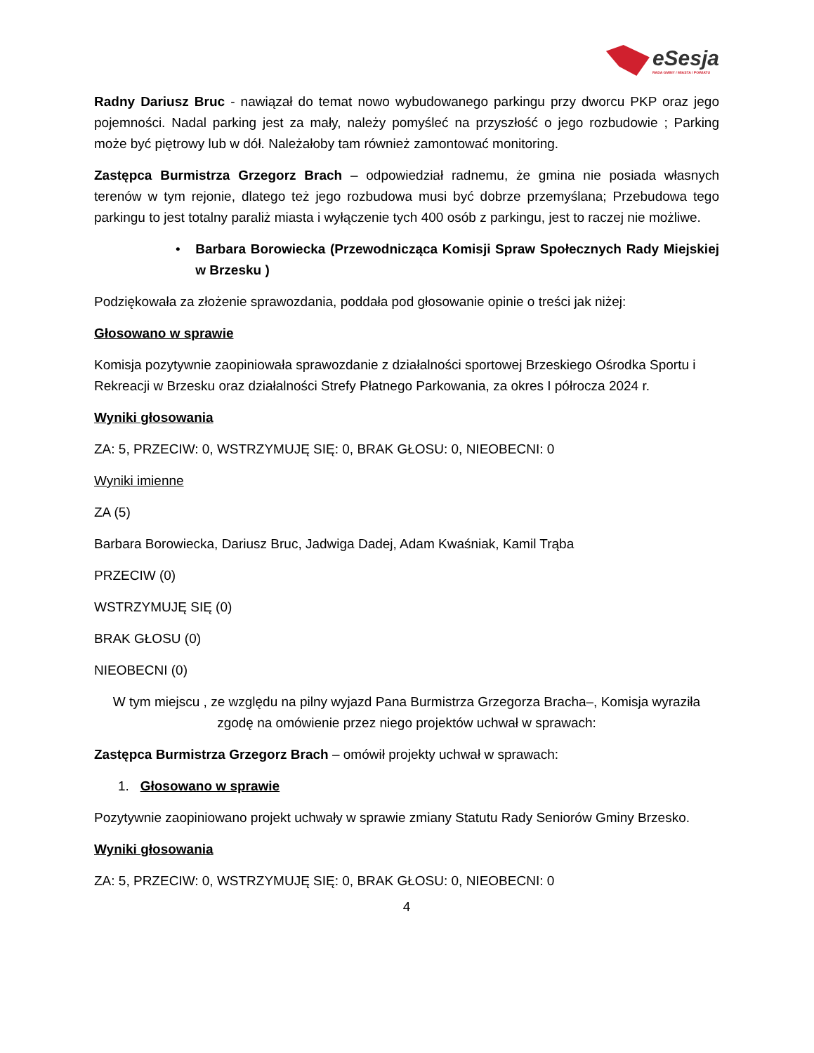eSesja
RADA GMINY / MIASTA / POWIATU
Radny Dariusz Bruc - nawiązał do temat nowo wybudowanego parkingu przy dworcu PKP oraz jego pojemności. Nadal parking jest za mały, należy pomyśleć na przyszłość o jego rozbudowie ; Parking może być piętrowy lub w dół. Należałoby tam również zamontować monitoring.
Zastępca Burmistrza Grzegorz Brach – odpowiedział radnemu, że gmina nie posiada własnych terenów w tym rejonie, dlatego też jego rozbudowa musi być dobrze przemyślana; Przebudowa tego parkingu to jest totalny paraliż miasta i wyłączenie tych 400 osób z parkingu, jest to raczej nie możliwe.
• Barbara Borowiecka (Przewodnicząca Komisji Spraw Społecznych Rady Miejskiej w Brzesku )
Podziękowała za złożenie sprawozdania, poddała pod głosowanie opinie o treści jak niżej:
Głosowano w sprawie
Komisja pozytywnie zaopiniowała sprawozdanie z działalności sportowej Brzeskiego Ośrodka Sportu i Rekreacji w Brzesku oraz działalności Strefy Płatnego Parkowania, za okres I półrocza 2024 r.
Wyniki głosowania
ZA: 5, PRZECIW: 0, WSTRZYMUJĘ SIĘ: 0, BRAK GŁOSU: 0, NIEOBECNI: 0
Wyniki imienne
ZA (5)
Barbara Borowiecka, Dariusz Bruc, Jadwiga Dadej, Adam Kwaśniak, Kamil Trąba
PRZECIW (0)
WSTRZYMUJĘ SIĘ (0)
BRAK GŁOSU (0)
NIEOBECNI (0)
W tym miejscu , ze względu na pilny wyjazd Pana Burmistrza Grzegorza Bracha–, Komisja wyraziła zgodę na omówienie przez niego projektów uchwał w sprawach:
Zastępca Burmistrza Grzegorz Brach – omówił projekty uchwał w sprawach:
1. Głosowano w sprawie
Pozytywnie zaopiniowano projekt uchwały w sprawie zmiany Statutu Rady Seniorów Gminy Brzesko.
Wyniki głosowania
ZA: 5, PRZECIW: 0, WSTRZYMUJĘ SIĘ: 0, BRAK GŁOSU: 0, NIEOBECNI: 0
4